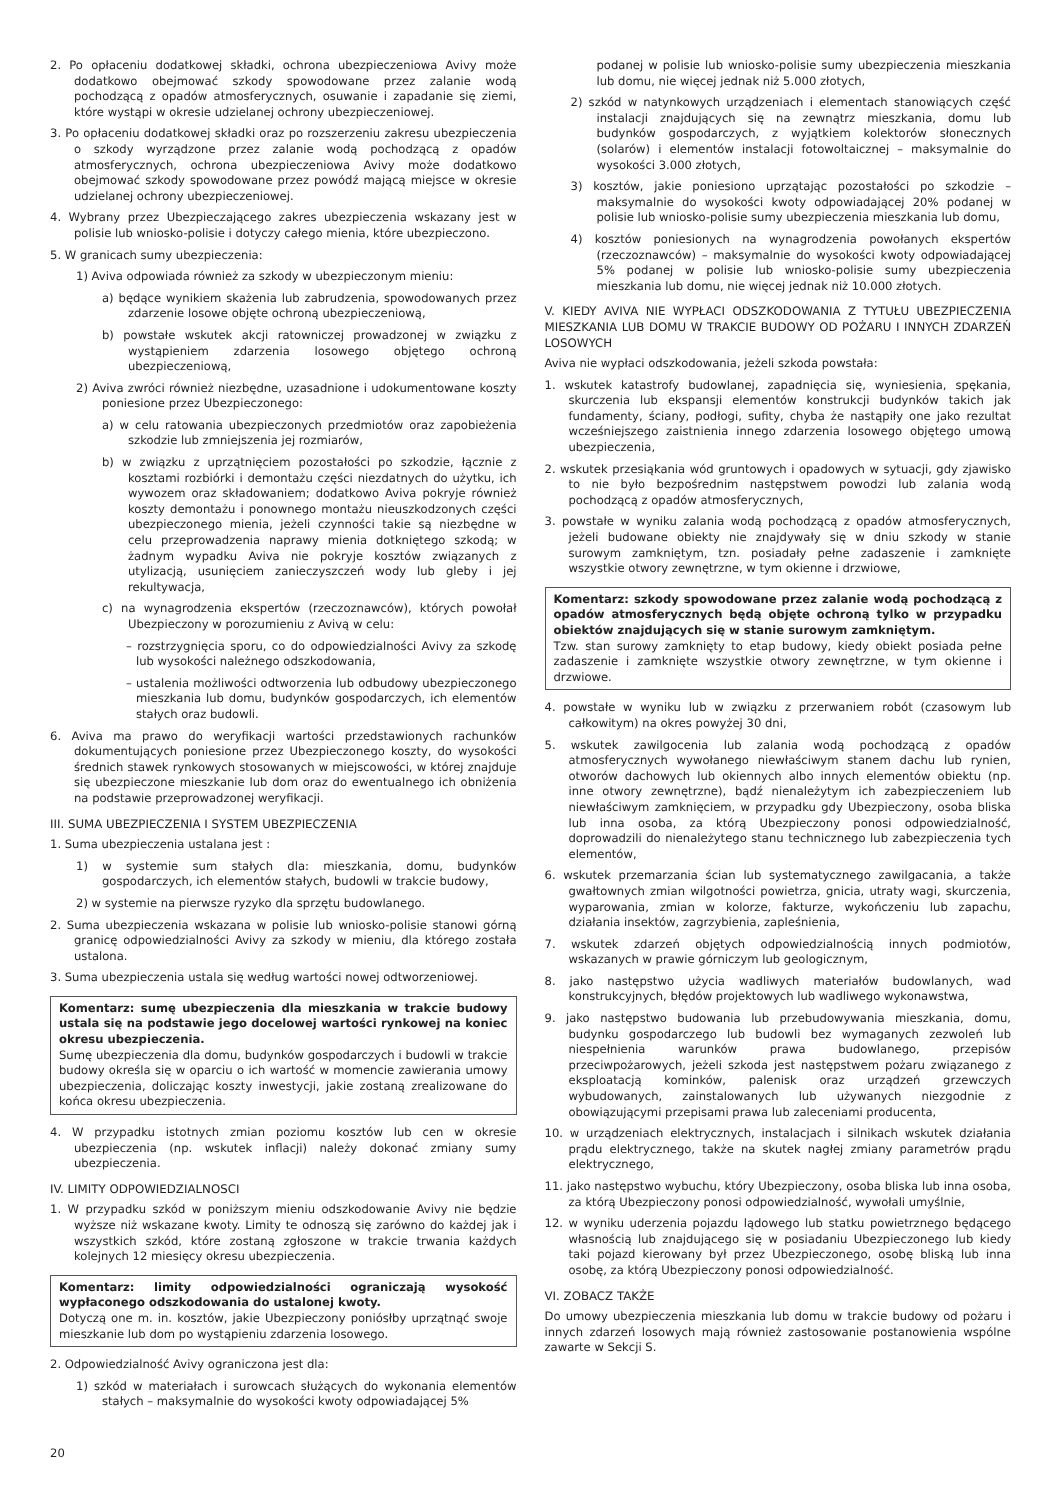2. Po opłaceniu dodatkowej składki, ochrona ubezpieczeniowa Avivy może dodatkowo obejmować szkody spowodowane przez zalanie wodą pochodzącą z opadów atmosferycznych, osuwanie i zapadanie się ziemi, które wystąpi w okresie udzielanej ochrony ubezpieczeniowej.
3. Po opłaceniu dodatkowej składki oraz po rozszerzeniu zakresu ubezpieczenia o szkody wyrządzone przez zalanie wodą pochodzącą z opadów atmosferycznych, ochrona ubezpieczeniowa Avivy może dodatkowo obejmować szkody spowodowane przez powódź mającą miejsce w okresie udzielanej ochrony ubezpieczeniowej.
4. Wybrany przez Ubezpieczającego zakres ubezpieczenia wskazany jest w polisie lub wniosko-polisie i dotyczy całego mienia, które ubezpieczono.
5. W granicach sumy ubezpieczenia:
1) Aviva odpowiada również za szkody w ubezpieczonym mieniu:
a) będące wynikiem skażenia lub zabrudzenia, spowodowanych przez zdarzenie losowe objęte ochroną ubezpieczeniową,
b) powstałe wskutek akcji ratowniczej prowadzonej w związku z wystąpieniem zdarzenia losowego objętego ochroną ubezpieczeniową,
2) Aviva zwróci również niezbędne, uzasadnione i udokumentowane koszty poniesione przez Ubezpieczonego:
a) w celu ratowania ubezpieczonych przedmiotów oraz zapobieżenia szkodzie lub zmniejszenia jej rozmiarów,
b) w związku z uprzątnięciem pozostałości po szkodzie, łącznie z kosztami rozbiórki i demontażu części niezdatnych do użytku, ich wywozem oraz składowaniem; dodatkowo Aviva pokryje również koszty demontażu i ponownego montażu nieuszkodzonych części ubezpieczonego mienia, jeżeli czynności takie są niezbędne w celu przeprowadzenia naprawy mienia dotkniętego szkodą; w żadnym wypadku Aviva nie pokryje kosztów związanych z utylizacją, usunięciem zanieczyszczeń wody lub gleby i jej rekultywacja,
c) na wynagrodzenia ekspertów (rzeczoznawców), których powołał Ubezpieczony w porozumieniu z Avivą w celu:
– rozstrzygnięcia sporu, co do odpowiedzialności Avivy za szkodę lub wysokości należnego odszkodowania,
– ustalenia możliwości odtworzenia lub odbudowy ubezpieczonego mieszkania lub domu, budynków gospodarczych, ich elementów stałych oraz budowli.
6. Aviva ma prawo do weryfikacji wartości przedstawionych rachunków dokumentujących poniesione przez Ubezpieczonego koszty, do wysokości średnich stawek rynkowych stosowanych w miejscowości, w której znajduje się ubezpieczone mieszkanie lub dom oraz do ewentualnego ich obniżenia na podstawie przeprowadzonej weryfikacji.
III. SUMA UBEZPIECZENIA I SYSTEM UBEZPIECZENIA
1. Suma ubezpieczenia ustalana jest :
1) w systemie sum stałych dla: mieszkania, domu, budynków gospodarczych, ich elementów stałych, budowli w trakcie budowy,
2) w systemie na pierwsze ryzyko dla sprzętu budowlanego.
2. Suma ubezpieczenia wskazana w polisie lub wniosko-polisie stanowi górną granicę odpowiedzialności Avivy za szkody w mieniu, dla którego została ustalona.
3. Suma ubezpieczenia ustala się według wartości nowej odtworzeniowej.
Komentarz: sumę ubezpieczenia dla mieszkania w trakcie budowy ustala się na podstawie jego docelowej wartości rynkowej na koniec okresu ubezpieczenia.
Sumę ubezpieczenia dla domu, budynków gospodarczych i budowli w trakcie budowy określa się w oparciu o ich wartość w momencie zawierania umowy ubezpieczenia, doliczając koszty inwestycji, jakie zostaną zrealizowane do końca okresu ubezpieczenia.
4. W przypadku istotnych zmian poziomu kosztów lub cen w okresie ubezpieczenia (np. wskutek inflacji) należy dokonać zmiany sumy ubezpieczenia.
IV. LIMITY ODPOWIEDZIALNOSCI
1. W przypadku szkód w poniższym mieniu odszkodowanie Avivy nie będzie wyższe niż wskazane kwoty. Limity te odnoszą się zarówno do każdej jak i wszystkich szkód, które zostaną zgłoszone w trakcie trwania każdych kolejnych 12 miesięcy okresu ubezpieczenia.
Komentarz: limity odpowiedzialności ograniczają wysokość wypłaconego odszkodowania do ustalonej kwoty.
Dotyczą one m. in. kosztów, jakie Ubezpieczony poniósłby uprzątnąć swoje mieszkanie lub dom po wystąpieniu zdarzenia losowego.
2. Odpowiedzialność Avivy ograniczona jest dla:
1) szkód w materiałach i surowcach służących do wykonania elementów stałych – maksymalnie do wysokości kwoty odpowiadającej 5%
podanej w polisie lub wniosko-polisie sumy ubezpieczenia mieszkania lub domu, nie więcej jednak niż 5.000 złotych,
2) szkód w natynkowych urządzeniach i elementach stanowiących część instalacji znajdujących się na zewnątrz mieszkania, domu lub budynków gospodarczych, z wyjątkiem kolektorów słonecznych (solarów) i elementów instalacji fotowoltaicznej – maksymalnie do wysokości 3.000 złotych,
3) kosztów, jakie poniesiono uprzątając pozostałości po szkodzie – maksymalnie do wysokości kwoty odpowiadającej 20% podanej w polisie lub wniosko-polisie sumy ubezpieczenia mieszkania lub domu,
4) kosztów poniesionych na wynagrodzenia powołanych ekspertów (rzeczoznawców) – maksymalnie do wysokości kwoty odpowiadającej 5% podanej w polisie lub wniosko-polisie sumy ubezpieczenia mieszkania lub domu, nie więcej jednak niż 10.000 złotych.
V. KIEDY AVIVA NIE WYPŁACI ODSZKODOWANIA Z TYTUŁU UBEZPIECZENIA MIESZKANIA LUB DOMU W TRAKCIE BUDOWY OD POŻARU I INNYCH ZDARZEŃ LOSOWYCH
Aviva nie wypłaci odszkodowania, jeżeli szkoda powstała:
1. wskutek katastrofy budowlanej, zapadnięcia się, wyniesienia, spękania, skurczenia lub ekspansji elementów konstrukcji budynków takich jak fundamenty, ściany, podłogi, sufity, chyba że nastąpiły one jako rezultat wcześniejszego zaistnienia innego zdarzenia losowego objętego umową ubezpieczenia,
2. wskutek przesiąkania wód gruntowych i opadowych w sytuacji, gdy zjawisko to nie było bezpośrednim następstwem powodzi lub zalania wodą pochodzącą z opadów atmosferycznych,
3. powstałe w wyniku zalania wodą pochodzącą z opadów atmosferycznych, jeżeli budowane obiekty nie znajdywały się w dniu szkody w stanie surowym zamkniętym, tzn. posiadały pełne zadaszenie i zamknięte wszystkie otwory zewnętrzne, w tym okienne i drzwiowe,
Komentarz: szkody spowodowane przez zalanie wodą pochodzącą z opadów atmosferycznych będą objęte ochroną tylko w przypadku obiektów znajdujących się w stanie surowym zamkniętym.
Tzw. stan surowy zamknięty to etap budowy, kiedy obiekt posiada pełne zadaszenie i zamknięte wszystkie otwory zewnętrzne, w tym okienne i drzwiowe.
4. powstałe w wyniku lub w związku z przerwaniem robót (czasowym lub całkowitym) na okres powyżej 30 dni,
5. wskutek zawilgocenia lub zalania wodą pochodzącą z opadów atmosferycznych wywołanego niewłaściwym stanem dachu lub rynien, otworów dachowych lub okiennych albo innych elementów obiektu (np. inne otwory zewnętrzne), bądź nienależytym ich zabezpieczeniem lub niewłaściwym zamknięciem, w przypadku gdy Ubezpieczony, osoba bliska lub inna osoba, za którą Ubezpieczony ponosi odpowiedzialność, doprowadzili do nienależytego stanu technicznego lub zabezpieczenia tych elementów,
6. wskutek przemarzania ścian lub systematycznego zawilgacania, a także gwałtownych zmian wilgotności powietrza, gnicia, utraty wagi, skurczenia, wyparowania, zmian w kolorze, fakturze, wykończeniu lub zapachu, działania insektów, zagrzybienia, zapleśnienia,
7. wskutek zdarzeń objętych odpowiedzialnością innych podmiotów, wskazanych w prawie górniczym lub geologicznym,
8. jako następstwo użycia wadliwych materiałów budowlanych, wad konstrukcyjnych, błędów projektowych lub wadliwego wykonawstwa,
9. jako następstwo budowania lub przebudowywania mieszkania, domu, budynku gospodarczego lub budowli bez wymaganych zezwoleń lub niespełnienia warunków prawa budowlanego, przepisów przeciwpożarowych, jeżeli szkoda jest następstwem pożaru związanego z eksploatacją kominków, palenisk oraz urządzeń grzewczych wybudowanych, zainstalowanych lub używanych niezgodnie z obowiązującymi przepisami prawa lub zaleceniami producenta,
10. w urządzeniach elektrycznych, instalacjach i silnikach wskutek działania prądu elektrycznego, także na skutek nagłej zmiany parametrów prądu elektrycznego,
11. jako następstwo wybuchu, który Ubezpieczony, osoba bliska lub inna osoba, za którą Ubezpieczony ponosi odpowiedzialność, wywołali umyślnie,
12. w wyniku uderzenia pojazdu lądowego lub statku powietrznego będącego własnością lub znajdującego się w posiadaniu Ubezpieczonego lub kiedy taki pojazd kierowany był przez Ubezpieczonego, osobę bliską lub inna osobę, za którą Ubezpieczony ponosi odpowiedzialność.
VI. ZOBACZ TAKŻE
Do umowy ubezpieczenia mieszkania lub domu w trakcie budowy od pożaru i innych zdarzeń losowych mają również zastosowanie postanowienia wspólne zawarte w Sekcji S.
20